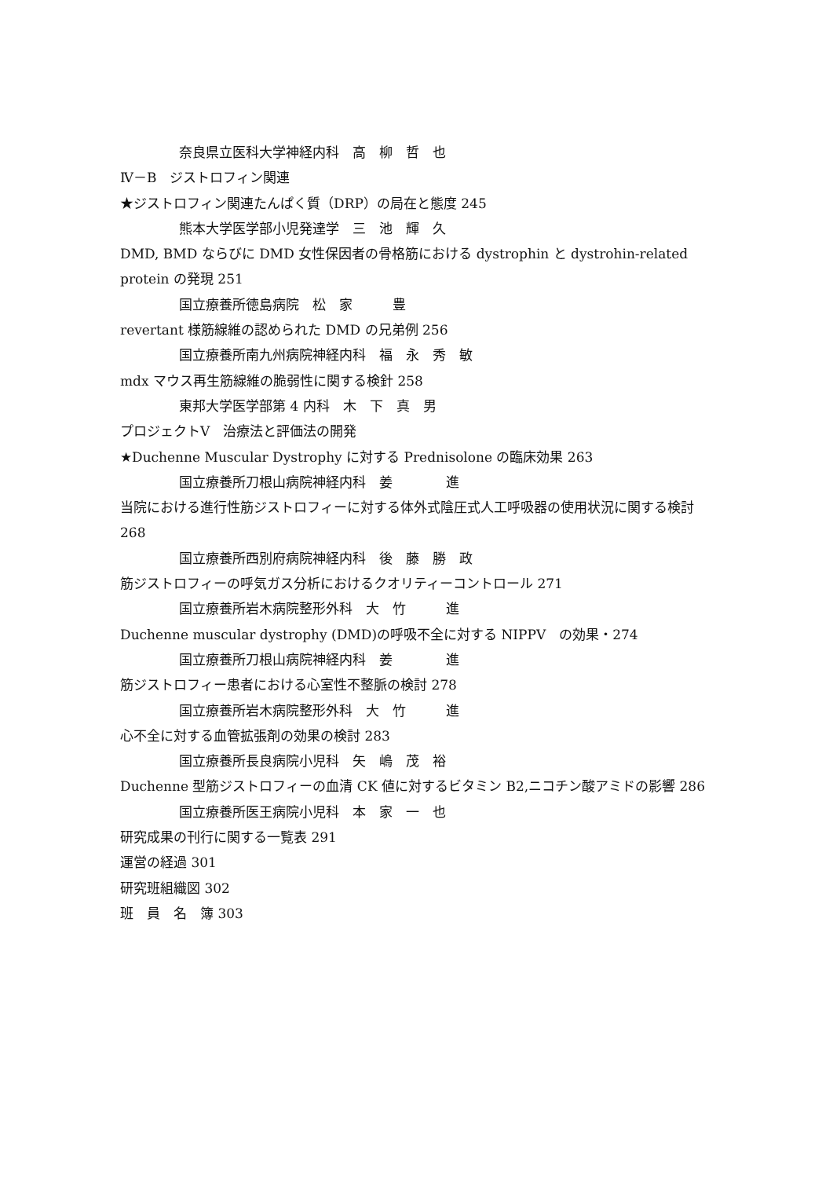奈良県立医科大学神経内科　高　柳　哲　也
Ⅳ－B　ジストロフィン関連
★ジストロフィン関連たんぱく質（DRP）の局在と態度 245
熊本大学医学部小児発達学　三　池　輝　久
DMD, BMD ならびに DMD 女性保因者の骨格筋における dystrophin と dystrohin-related protein の発現 251
国立療養所徳島病院　松　家　　　豊
revertant 様筋線維の認められた DMD の兄弟例 256
国立療養所南九州病院神経内科　福　永　秀　敏
mdx マウス再生筋線維の脆弱性に関する検針 258
東邦大学医学部第 4 内科　木　下　真　男
プロジェクトV　治療法と評価法の開発
★Duchenne Muscular Dystrophy に対する Prednisolone の臨床効果 263
国立療養所刀根山病院神経内科　姜　　　　進
当院における進行性筋ジストロフィーに対する体外式陰圧式人工呼吸器の使用状況に関する検討 268
国立療養所西別府病院神経内科　後　藤　勝　政
筋ジストロフィーの呼気ガス分析におけるクオリティーコントロール 271
国立療養所岩木病院整形外科　大　竹　　　進
Duchenne muscular dystrophy (DMD)の呼吸不全に対する NIPPV　の効果・274
国立療養所刀根山病院神経内科　姜　　　　進
筋ジストロフィー患者における心室性不整脈の検討 278
国立療養所岩木病院整形外科　大　竹　　　進
心不全に対する血管拡張剤の効果の検討 283
国立療養所長良病院小児科　矢　嶋　茂　裕
Duchenne 型筋ジストロフィーの血清 CK 値に対するビタミン B2,ニコチン酸アミドの影響 286
国立療養所医王病院小児科　本　家　一　也
研究成果の刊行に関する一覧表 291
運営の経過 301
研究班組織図 302
班　員　名　簿 303